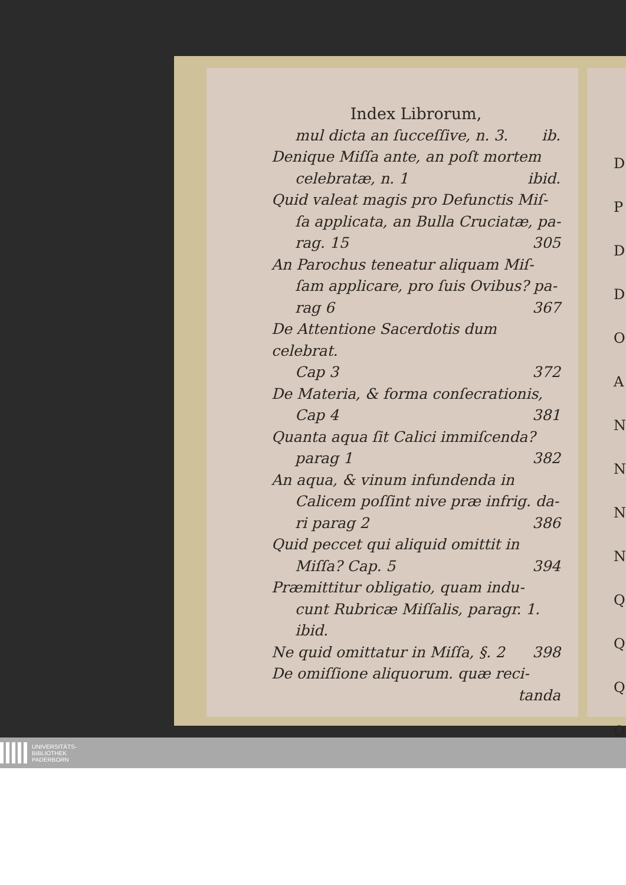Index Librorum,
mul dicta an ſucceſſive, n. 3. ib.
Denique Miſſa ante, an poſt mortem
celebratæ, n. 1 ibid.
Quid valeat magis pro Defunctis Miſ-
ſa applicata, an Bulla Cruciatæ, pa-
rag. 15 305
An Parochus teneatur aliquam Miſ-
ſam applicare, pro ſuis Ovibus? pa-
rag 6 367
De Attentione Sacerdotis dum celebrat.
Cap 3 372
De Materia, & forma conſecrationis,
Cap 4 381
Quanta aqua ſit Calici immiſcenda?
parag 1 382
An aqua, & vinum infundenda in
Calicem poſſint nive præ infrig. da-
ri parag 2 386
Quid peccet qui aliquid omittit in
Miſſa? Cap. 5 394
Præmittitur obligatio, quam indu-
cunt Rubricæ Miſſalis, paragr. 1.
ibid.
Ne quid omittatur in Miſſa, §. 2 398
De omiſſione aliquorum. quæ reci-
tanda
D
P
D
D
O
A
N
N
N
N
Q
Q
Q
Q
UNIVERSITÄTS-
BIBLIOTHEK
PADERBORN